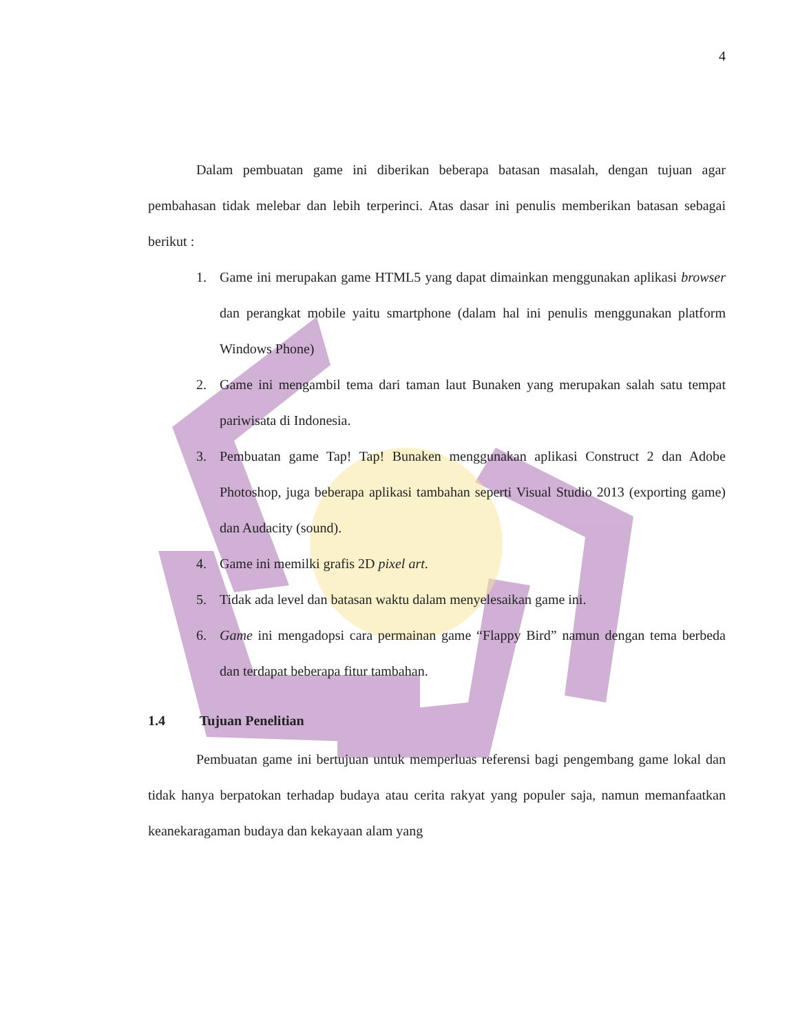4
Dalam pembuatan game ini diberikan beberapa batasan masalah, dengan tujuan agar pembahasan tidak melebar dan lebih terperinci. Atas dasar ini penulis memberikan batasan sebagai berikut :
1. Game ini merupakan game HTML5 yang dapat dimainkan menggunakan aplikasi browser dan perangkat mobile yaitu smartphone (dalam hal ini penulis menggunakan platform Windows Phone)
2. Game ini mengambil tema dari taman laut Bunaken yang merupakan salah satu tempat pariwisata di Indonesia.
3. Pembuatan game Tap! Tap! Bunaken menggunakan aplikasi Construct 2 dan Adobe Photoshop, juga beberapa aplikasi tambahan seperti Visual Studio 2013 (exporting game) dan Audacity (sound).
4. Game ini memilki grafis 2D pixel art.
5. Tidak ada level dan batasan waktu dalam menyelesaikan game ini.
6. Game ini mengadopsi cara permainan game “Flappy Bird” namun dengan tema berbeda dan terdapat beberapa fitur tambahan.
1.4 Tujuan Penelitian
Pembuatan game ini bertujuan untuk memperluas referensi bagi pengembang game lokal dan tidak hanya berpatokan terhadap budaya atau cerita rakyat yang populer saja, namun memanfaatkan keanekaragaman budaya dan kekayaan alam yang